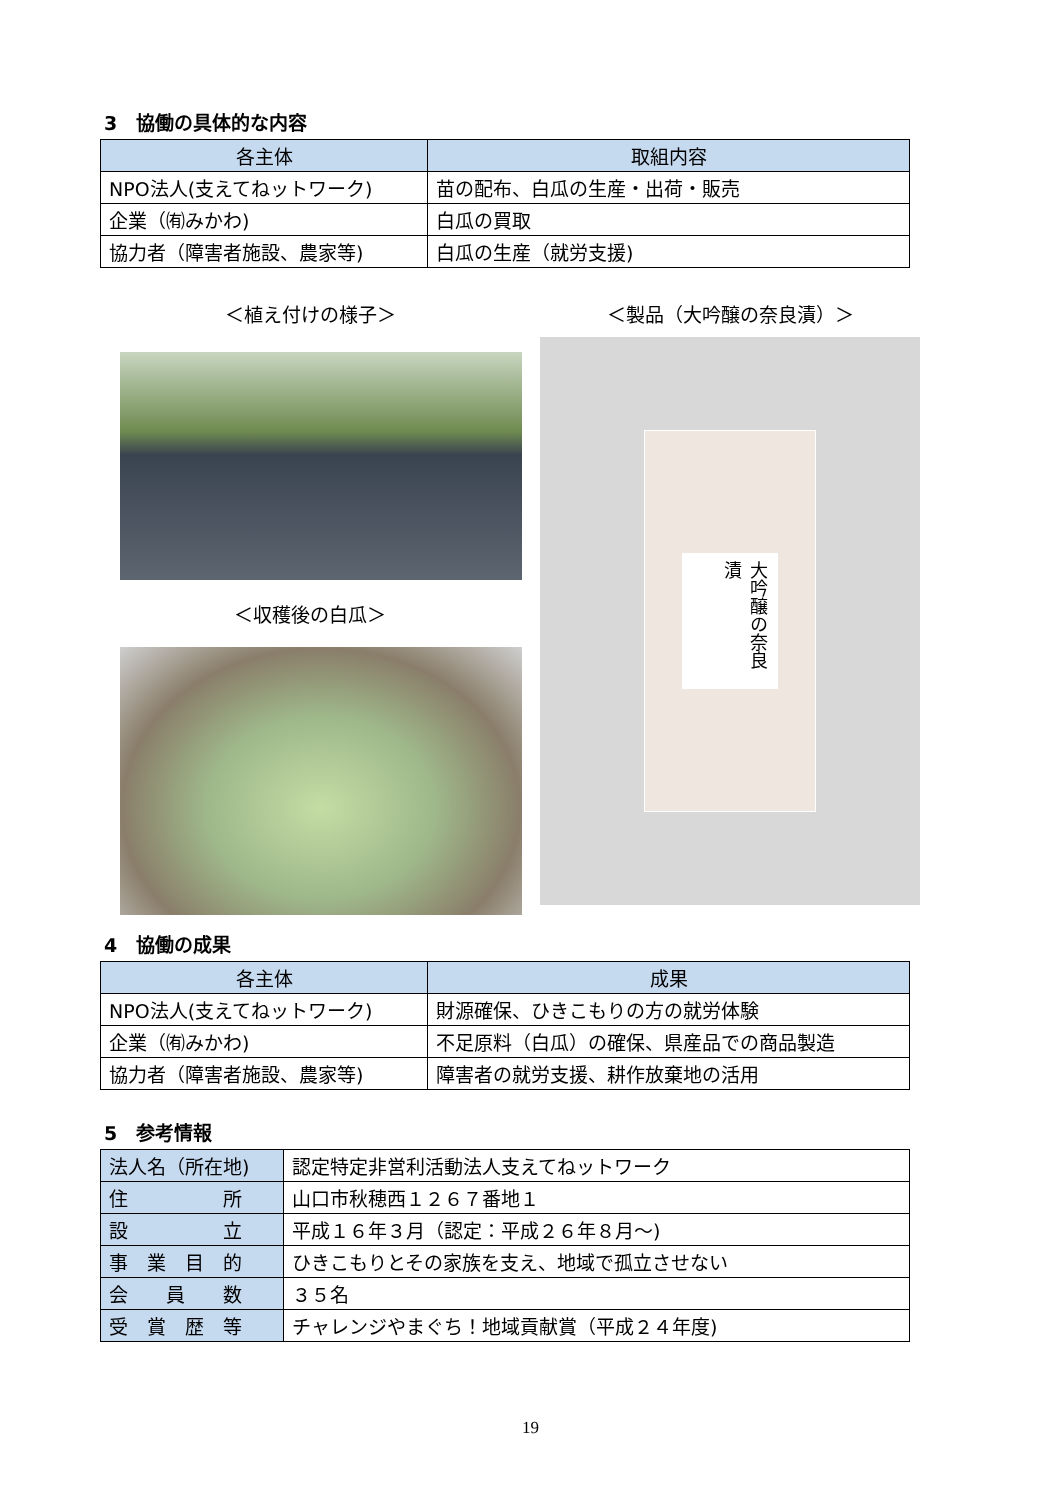3　協働の具体的な内容
| 各主体 | 取組内容 |
| --- | --- |
| NPO法人(支えてねットワーク) | 苗の配布、白瓜の生産・出荷・販売 |
| 企業（㈲みかわ) | 白瓜の買取 |
| 協力者（障害者施設、農家等) | 白瓜の生産（就労支援) |
＜植え付けの様子＞
＜収穫後の白瓜＞
＜製品（大吟醸の奈良漬）＞
大吟醸の奈良漬
4　協働の成果
| 各主体 | 成果 |
| --- | --- |
| NPO法人(支えてねットワーク) | 財源確保、ひきこもりの方の就労体験 |
| 企業（㈲みかわ) | 不足原料（白瓜）の確保、県産品での商品製造 |
| 協力者（障害者施設、農家等) | 障害者の就労支援、耕作放棄地の活用 |
5　参考情報
| 法人名（所在地) | 認定特定非営利活動法人支えてねットワーク |
| 住 所 | 山口市秋穂西１２６７番地１ |
| 設 立 | 平成１６年３月（認定：平成２６年８月～) |
| 事 業 目 的 | ひきこもりとその家族を支え、地域で孤立させない |
| 会 員 数 | ３５名 |
| 受 賞 歴 等 | チャレンジやまぐち！地域貢献賞（平成２４年度) |
19